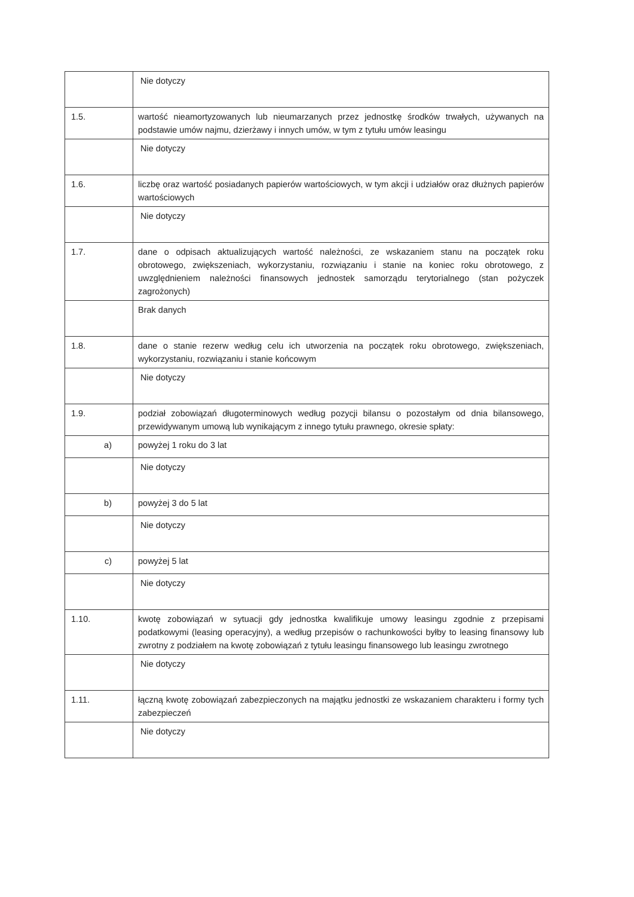| | Nie dotyczy |
| 1.5. | wartość nieamortyzowanych lub nieumarzanych przez jednostkę środków trwałych, używanych na podstawie umów najmu, dzierżawy i innych umów, w tym z tytułu umów leasingu |
| | Nie dotyczy |
| 1.6. | liczbę oraz wartość posiadanych papierów wartościowych, w tym akcji i udziałów oraz dłużnych papierów wartościowych |
| | Nie dotyczy |
| 1.7. | dane o odpisach aktualizujących wartość należności, ze wskazaniem stanu na początek roku obrotowego, zwiększeniach, wykorzystaniu, rozwiązaniu i stanie na koniec roku obrotowego, z uwzględnieniem należności finansowych jednostek samorządu terytorialnego (stan pożyczek zagrożonych) |
| | Brak danych |
| 1.8. | dane o stanie rezerw według celu ich utworzenia na początek roku obrotowego, zwiększeniach, wykorzystaniu, rozwiązaniu i stanie końcowym |
| | Nie dotyczy |
| 1.9. | podział zobowiązań długoterminowych według pozycji bilansu o pozostałym od dnia bilansowego, przewidywanym umową lub wynikającym z innego tytułu prawnego, okresie spłaty: |
| a) | powyżej 1 roku do 3 lat |
| | Nie dotyczy |
| b) | powyżej 3 do 5 lat |
| | Nie dotyczy |
| c) | powyżej 5 lat |
| | Nie dotyczy |
| 1.10. | kwotę zobowiązań w sytuacji gdy jednostka kwalifikuje umowy leasingu zgodnie z przepisami podatkowymi (leasing operacyjny), a według przepisów o rachunkowości byłby to leasing finansowy lub zwrotny z podziałem na kwotę zobowiązań z tytułu leasingu finansowego lub leasingu zwrotnego |
| | Nie dotyczy |
| 1.11. | łączną kwotę zobowiązań zabezpieczonych na majątku jednostki ze wskazaniem charakteru i formy tych zabezpieczeń |
| | Nie dotyczy |